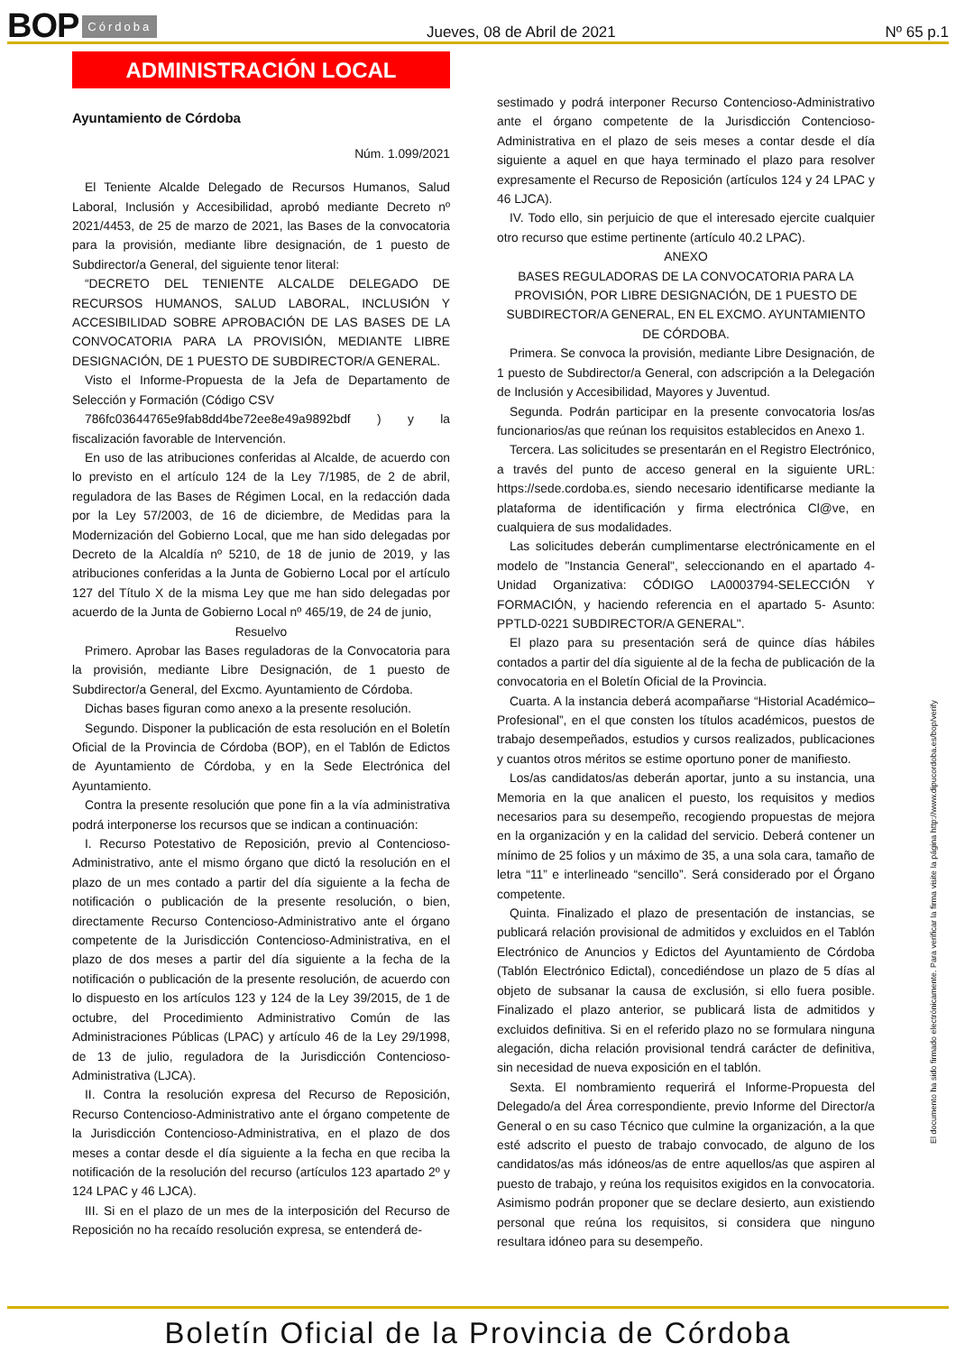BOP Córdoba Jueves, 08 de Abril de 2021 Nº 65 p.1
ADMINISTRACIÓN LOCAL
Ayuntamiento de Córdoba
Núm. 1.099/2021
El Teniente Alcalde Delegado de Recursos Humanos, Salud Laboral, Inclusión y Accesibilidad, aprobó mediante Decreto nº 2021/4453, de 25 de marzo de 2021, las Bases de la convocatoria para la provisión, mediante libre designación, de 1 puesto de Subdirector/a General, del siguiente tenor literal:
“DECRETO DEL TENIENTE ALCALDE DELEGADO DE RECURSOS HUMANOS, SALUD LABORAL, INCLUSIÓN Y ACCESIBILIDAD SOBRE APROBACIÓN DE LAS BASES DE LA CONVOCATORIA PARA LA PROVISIÓN, MEDIANTE LIBRE DESIGNACIÓN, DE 1 PUESTO DE SUBDIRECTOR/A GENERAL.
Visto el Informe-Propuesta de la Jefa de Departamento de Selección y Formación (Código CSV
786fc03644765e9fab8dd4be72ee8e49a9892bdf ) y la fiscalización favorable de Intervención.
En uso de las atribuciones conferidas al Alcalde, de acuerdo con lo previsto en el artículo 124 de la Ley 7/1985, de 2 de abril, reguladora de las Bases de Régimen Local, en la redacción dada por la Ley 57/2003, de 16 de diciembre, de Medidas para la Modernización del Gobierno Local, que me han sido delegadas por Decreto de la Alcaldía nº 5210, de 18 de junio de 2019, y las atribuciones conferidas a la Junta de Gobierno Local por el artículo 127 del Título X de la misma Ley que me han sido delegadas por acuerdo de la Junta de Gobierno Local nº 465/19, de 24 de junio,
Resuelvo
Primero. Aprobar las Bases reguladoras de la Convocatoria para la provisión, mediante Libre Designación, de 1 puesto de Subdirector/a General, del Excmo. Ayuntamiento de Córdoba.
Dichas bases figuran como anexo a la presente resolución.
Segundo. Disponer la publicación de esta resolución en el Boletín Oficial de la Provincia de Córdoba (BOP), en el Tablón de Edictos de Ayuntamiento de Córdoba, y en la Sede Electrónica del Ayuntamiento.
Contra la presente resolución que pone fin a la vía administrativa podrá interponerse los recursos que se indican a continuación:
I. Recurso Potestativo de Reposición, previo al Contencioso-Administrativo, ante el mismo órgano que dictó la resolución en el plazo de un mes contado a partir del día siguiente a la fecha de notificación o publicación de la presente resolución, o bien, directamente Recurso Contencioso-Administrativo ante el órgano competente de la Jurisdicción Contencioso-Administrativa, en el plazo de dos meses a partir del día siguiente a la fecha de la notificación o publicación de la presente resolución, de acuerdo con lo dispuesto en los artículos 123 y 124 de la Ley 39/2015, de 1 de octubre, del Procedimiento Administrativo Común de las Administraciones Públicas (LPAC) y artículo 46 de la Ley 29/1998, de 13 de julio, reguladora de la Jurisdicción Contencioso-Administrativa (LJCA).
II. Contra la resolución expresa del Recurso de Reposición, Recurso Contencioso-Administrativo ante el órgano competente de la Jurisdicción Contencioso-Administrativa, en el plazo de dos meses a contar desde el día siguiente a la fecha en que reciba la notificación de la resolución del recurso (artículos 123 apartado 2º y 124 LPAC y 46 LJCA).
III. Si en el plazo de un mes de la interposición del Recurso de Reposición no ha recaído resolución expresa, se entenderá de-
sestimado y podrá interponer Recurso Contencioso-Administrativo ante el órgano competente de la Jurisdicción Contencioso-Administrativa en el plazo de seis meses a contar desde el día siguiente a aquel en que haya terminado el plazo para resolver expresamente el Recurso de Reposición (artículos 124 y 24 LPAC y 46 LJCA).
IV. Todo ello, sin perjuicio de que el interesado ejercite cualquier otro recurso que estime pertinente (artículo 40.2 LPAC).
ANEXO
BASES REGULADORAS DE LA CONVOCATORIA PARA LA PROVISIÓN, POR LIBRE DESIGNACIÓN, DE 1 PUESTO DE SUBDIRECTOR/A GENERAL, EN EL EXCMO. AYUNTAMIENTO DE CÓRDOBA.
Primera. Se convoca la provisión, mediante Libre Designación, de 1 puesto de Subdirector/a General, con adscripción a la Delegación de Inclusión y Accesibilidad, Mayores y Juventud.
Segunda. Podrán participar en la presente convocatoria los/as funcionarios/as que reúnan los requisitos establecidos en Anexo 1.
Tercera. Las solicitudes se presentarán en el Registro Electrónico, a través del punto de acceso general en la siguiente URL: https://sede.cordoba.es, siendo necesario identificarse mediante la plataforma de identificación y firma electrónica Cl@ve, en cualquiera de sus modalidades.
Las solicitudes deberán cumplimentarse electrónicamente en el modelo de "Instancia General", seleccionando en el apartado 4-Unidad Organizativa: CÓDIGO LA0003794-SELECCIÓN Y FORMACIÓN, y haciendo referencia en el apartado 5- Asunto: PPTLD-0221 SUBDIRECTOR/A GENERAL".
El plazo para su presentación será de quince días hábiles contados a partir del día siguiente al de la fecha de publicación de la convocatoria en el Boletín Oficial de la Provincia.
Cuarta. A la instancia deberá acompañarse “Historial Académico–Profesional”, en el que consten los títulos académicos, puestos de trabajo desempeñados, estudios y cursos realizados, publicaciones y cuantos otros méritos se estime oportuno poner de manifiesto.
Los/as candidatos/as deberán aportar, junto a su instancia, una Memoria en la que analicen el puesto, los requisitos y medios necesarios para su desempeño, recogiendo propuestas de mejora en la organización y en la calidad del servicio. Deberá contener un mínimo de 25 folios y un máximo de 35, a una sola cara, tamaño de letra “11” e interlineado “sencillo”. Será considerado por el Órgano competente.
Quinta. Finalizado el plazo de presentación de instancias, se publicará relación provisional de admitidos y excluidos en el Tablón Electrónico de Anuncios y Edictos del Ayuntamiento de Córdoba (Tablón Electrónico Edictal), concediéndose un plazo de 5 días al objeto de subsanar la causa de exclusión, si ello fuera posible. Finalizado el plazo anterior, se publicará lista de admitidos y excluidos definitiva. Si en el referido plazo no se formulara ninguna alegación, dicha relación provisional tendrá carácter de definitiva, sin necesidad de nueva exposición en el tablón.
Sexta. El nombramiento requerirá el Informe-Propuesta del Delegado/a del Área correspondiente, previo Informe del Director/a General o en su caso Técnico que culmine la organización, a la que esté adscrito el puesto de trabajo convocado, de alguno de los candidatos/as más idóneos/as de entre aquellos/as que aspiren al puesto de trabajo, y reúna los requisitos exigidos en la convocatoria. Asimismo podrán proponer que se declare desierto, aun existiendo personal que reúna los requisitos, si considera que ninguno resultara idóneo para su desempeño.
El documento ha sido firmado electrónicamente. Para verificar la firma visite la página http://www.dipucordoba.es/bop/verify
Boletín Oficial de la Provincia de Córdoba